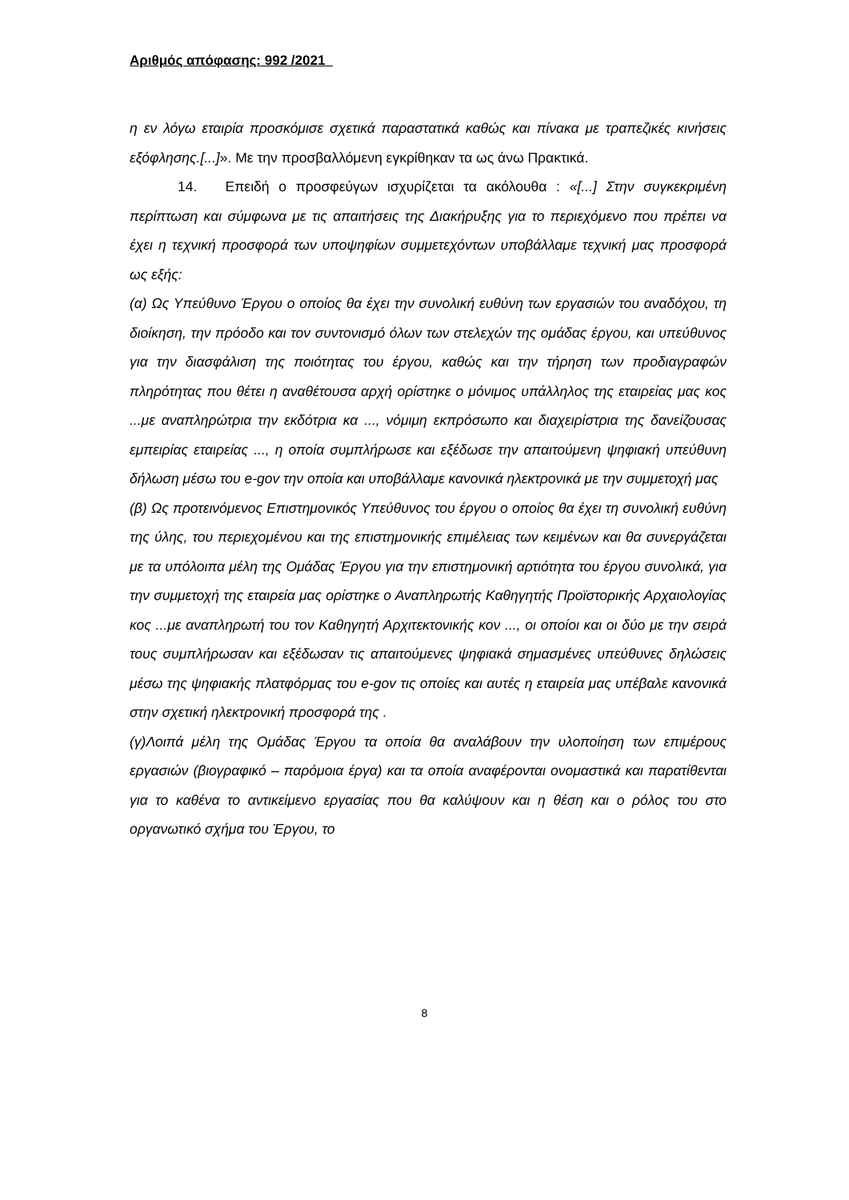Αριθμός απόφασης: 992 /2021
η εν λόγω εταιρία προσκόμισε σχετικά παραστατικά καθώς και πίνακα με τραπεζικές κινήσεις εξόφλησης.[...]». Με την προσβαλλόμενη εγκρίθηκαν τα ως άνω Πρακτικά.
14. Επειδή ο προσφεύγων ισχυρίζεται τα ακόλουθα : «[...] Στην συγκεκριμένη περίπτωση και σύμφωνα με τις απαιτήσεις της Διακήρυξης για το περιεχόμενο που πρέπει να έχει η τεχνική προσφορά των υποψηφίων συμμετεχόντων υποβάλλαμε τεχνική μας προσφορά ως εξής:
(α) Ως Υπεύθυνο Έργου ο οποίος θα έχει την συνολική ευθύνη των εργασιών του αναδόχου, τη διοίκηση, την πρόοδο και τον συντονισμό όλων των στελεχών της ομάδας έργου, και υπεύθυνος για την διασφάλιση της ποιότητας του έργου, καθώς και την τήρηση των προδιαγραφών πληρότητας που θέτει η αναθέτουσα αρχή ορίστηκε ο μόνιμος υπάλληλος της εταιρείας μας κος ...με αναπληρώτρια την εκδότρια κα ..., νόμιμη εκπρόσωπο και διαχειρίστρια της δανείζουσας εμπειρίας εταιρείας ..., η οποία συμπλήρωσε και εξέδωσε την απαιτούμενη ψηφιακή υπεύθυνη δήλωση μέσω του e-gov την οποία και υποβάλλαμε κανονικά ηλεκτρονικά με την συμμετοχή μας
(β) Ως προτεινόμενος Επιστημονικός Υπεύθυνος του έργου ο οποίος θα έχει τη συνολική ευθύνη της ύλης, του περιεχομένου και της επιστημονικής επιμέλειας των κειμένων και θα συνεργάζεται με τα υπόλοιπα μέλη της Ομάδας Έργου για την επιστημονική αρτιότητα του έργου συνολικά, για την συμμετοχή της εταιρεία μας ορίστηκε ο Αναπληρωτής Καθηγητής Προϊστορικής Αρχαιολογίας κος ...με αναπληρωτή του τον Καθηγητή Αρχιτεκτονικής κον ..., οι οποίοι και οι δύο με την σειρά τους συμπλήρωσαν και εξέδωσαν τις απαιτούμενες ψηφιακά σημασμένες υπεύθυνες δηλώσεις μέσω της ψηφιακής πλατφόρμας του e-gov τις οποίες και αυτές η εταιρεία μας υπέβαλε κανονικά στην σχετική ηλεκτρονική προσφορά της .
(γ)Λοιπά μέλη της Ομάδας Έργου τα οποία θα αναλάβουν την υλοποίηση των επιμέρους εργασιών (βιογραφικό – παρόμοια έργα) και τα οποία αναφέρονται ονομαστικά και παρατίθενται για το καθένα το αντικείμενο εργασίας που θα καλύψουν και η θέση και ο ρόλος του στο οργανωτικό σχήμα του Έργου, το
8